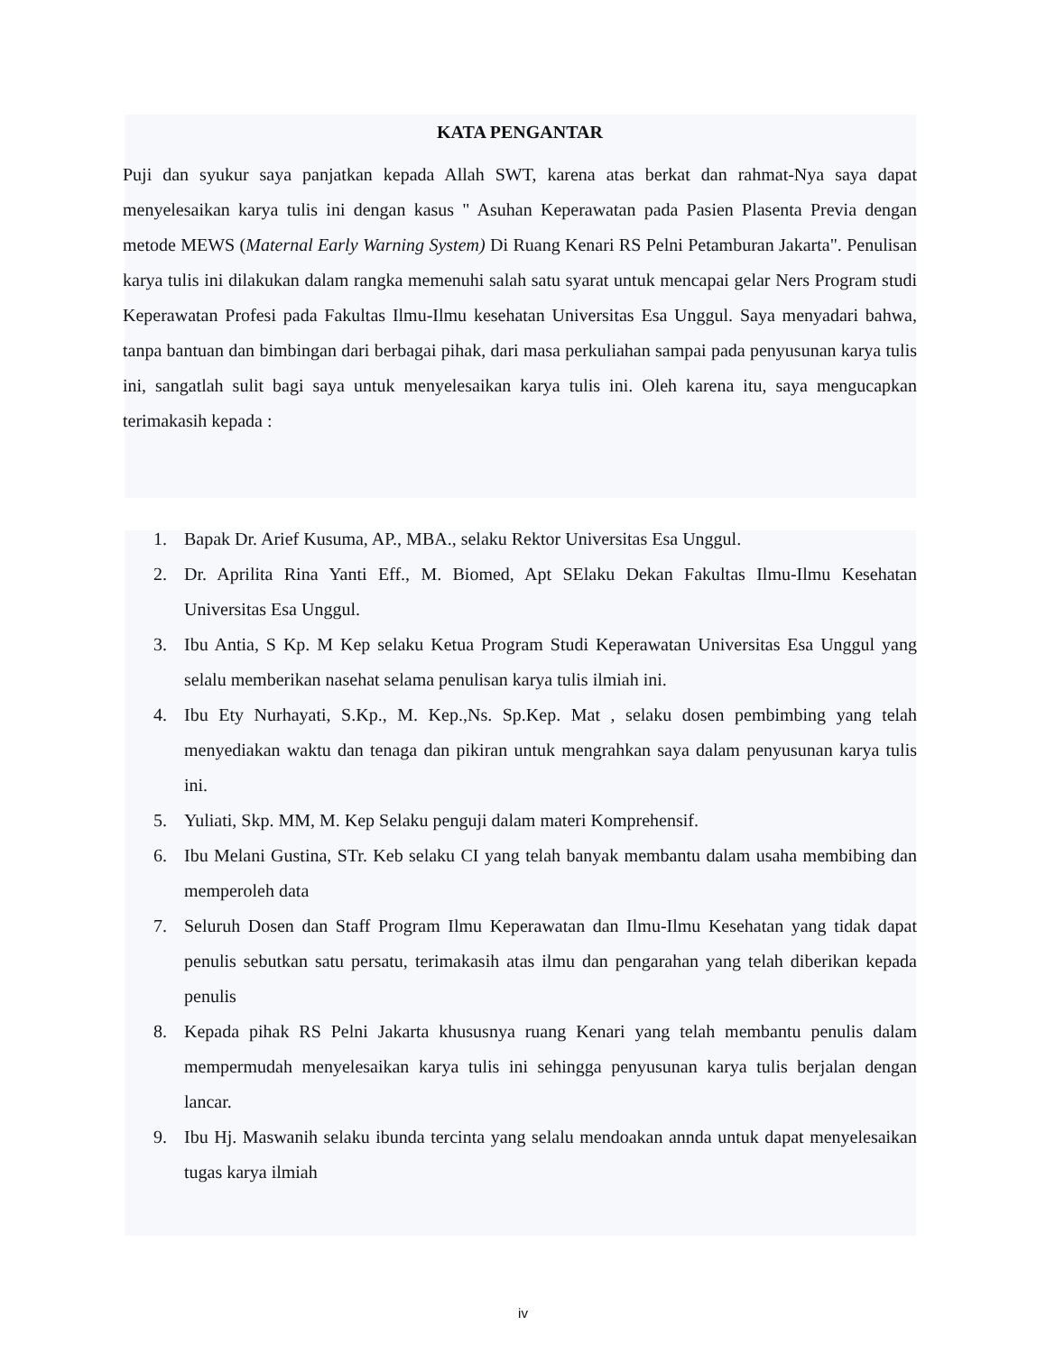KATA PENGANTAR
Puji dan syukur saya panjatkan kepada Allah SWT, karena atas berkat dan rahmat-Nya saya dapat menyelesaikan karya tulis ini dengan kasus " Asuhan Keperawatan pada Pasien Plasenta Previa dengan metode MEWS (Maternal Early Warning System) Di Ruang Kenari RS Pelni Petamburan Jakarta". Penulisan karya tulis ini dilakukan dalam rangka memenuhi salah satu syarat untuk mencapai gelar Ners Program studi Keperawatan Profesi pada Fakultas Ilmu-Ilmu kesehatan Universitas Esa Unggul. Saya menyadari bahwa, tanpa bantuan dan bimbingan dari berbagai pihak, dari masa perkuliahan sampai pada penyusunan karya tulis ini, sangatlah sulit bagi saya untuk menyelesaikan karya tulis ini. Oleh karena itu, saya mengucapkan terimakasih kepada :
1. Bapak Dr. Arief Kusuma, AP., MBA., selaku Rektor Universitas Esa Unggul.
2. Dr. Aprilita Rina Yanti Eff., M. Biomed, Apt SElaku Dekan Fakultas Ilmu-Ilmu Kesehatan Universitas Esa Unggul.
3. Ibu Antia, S Kp. M Kep selaku Ketua Program Studi Keperawatan Universitas Esa Unggul yang selalu memberikan nasehat selama penulisan karya tulis ilmiah ini.
4. Ibu Ety Nurhayati, S.Kp., M. Kep.,Ns. Sp.Kep. Mat , selaku dosen pembimbing yang telah menyediakan waktu dan tenaga dan pikiran untuk mengrahkan saya dalam penyusunan karya tulis ini.
5. Yuliati, Skp. MM, M. Kep Selaku penguji dalam materi Komprehensif.
6. Ibu Melani Gustina, STr. Keb selaku CI yang telah banyak membantu dalam usaha membibing dan memperoleh data
7. Seluruh Dosen dan Staff Program Ilmu Keperawatan dan Ilmu-Ilmu Kesehatan yang tidak dapat penulis sebutkan satu persatu, terimakasih atas ilmu dan pengarahan yang telah diberikan kepada penulis
8. Kepada pihak RS Pelni Jakarta khususnya ruang Kenari yang telah membantu penulis dalam mempermudah menyelesaikan karya tulis ini sehingga penyusunan karya tulis berjalan dengan lancar.
9. Ibu Hj. Maswanih selaku ibunda tercinta yang selalu mendoakan annda untuk dapat menyelesaikan tugas karya ilmiah
iv